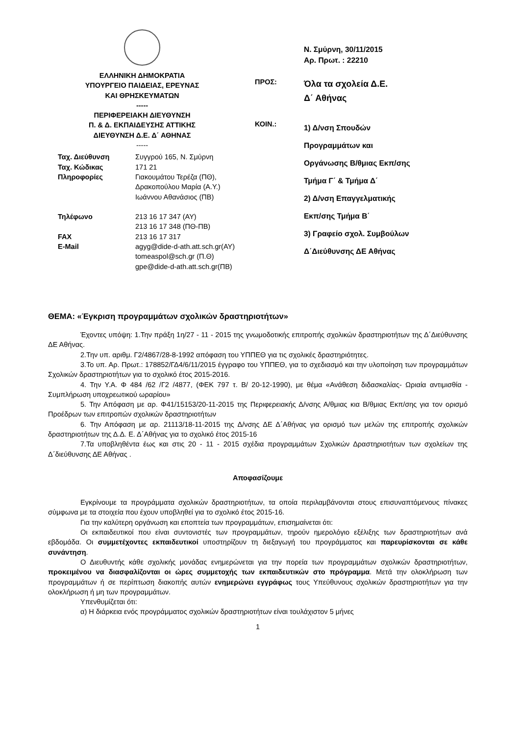ΕΛΛΗΝΙΚΗ ΔΗΜΟΚΡΑΤΙΑ
ΥΠΟΥΡΓΕΙΟ ΠΑΙΔΕΙΑΣ, ΕΡΕΥΝΑΣ
ΚΑΙ ΘΡΗΣΚΕΥΜΑΤΩΝ
-----
ΠΕΡΙΦΕΡΕΙΑΚΗ ΔΙΕΥΘΥΝΣΗ
Π. & Δ. ΕΚΠΑΙΔΕΥΣΗΣ ΑΤΤΙΚΗΣ
ΔΙΕΥΘΥΝΣΗ Δ.Ε. Δ΄ ΑΘΗΝΑΣ
-----
| Ταχ. Διεύθυνση | Συγγρού 165, Ν. Σμύρνη |
| Ταχ. Κώδικας | 171 21 |
| Πληροφορίες | Γιακουμάτου Τερέζα (ΠΘ), Δρακοπούλου Μαρία (Α.Υ.) Ιωάννου Αθανάσιος (ΠΒ) |
| Τηλέφωνο | 213 16 17 347 (ΑΥ) 213 16 17 348 (ΠΘ-ΠΒ) |
| FAX | 213 16 17 317 |
| E-Mail | agyg@dide-d-ath.att.sch.gr(ΑΥ) tomeaspol@sch.gr (Π.Θ) gpe@dide-d-ath.att.sch.gr(ΠΒ) |
Ν. Σμύρνη, 30/11/2015
Αρ. Πρωτ. : 22210
ΠΡΟΣ:
Όλα τα σχολεία Δ.Ε.
Δ΄ Αθήνας
ΚΟΙΝ.:
1) Δ/νση Σπουδών
Προγραμμάτων και
Οργάνωσης Β/θμιας Εκπ/σης
Τμήμα Γ΄ & Τμήμα Δ΄
2) Δ/νση Επαγγελματικής
Εκπ/σης Τμήμα Β΄
3) Γραφείο σχολ. Συμβούλων
Δ΄Διεύθυνσης ΔΕ Αθήνας
ΘΕΜΑ: «Έγκριση προγραμμάτων σχολικών δραστηριοτήτων»
Έχοντες υπόψη: 1.Την πράξη 1η/27 - 11 - 2015 της γνωμοδοτικής επιτροπής σχολικών δραστηριοτήτων της Δ΄Διεύθυνσης ΔΕ Αθήνας.
2.Την υπ. αριθμ. Γ2/4867/28-8-1992 απόφαση του ΥΠΠΕΘ για τις σχολικές δραστηριότητες.
3.Το υπ. Αρ. Πρωτ.: 178852/ΓΔ4/6/11/2015 έγγραφο του ΥΠΠΕΘ, για το σχεδιασμό και την υλοποίηση των προγραμμάτων Σχολικών δραστηριοτήτων για το σχολικό έτος 2015-2016.
4. Την Υ.Α. Φ 484 /62 /Γ2 /4877, (ΦΕΚ 797 τ. Β/ 20-12-1990), με θέμα «Ανάθεση διδασκαλίας- Ωριαία αντιμισθία - Συμπλήρωση υποχρεωτικού ωραρίου»
5. Την Απόφαση με αρ. Φ41/15153/20-11-2015 της Περιφερειακής Δ/νσης Α/θμιας κια Β/θμιας Εκπ/σης για τον ορισμό Προέδρων των επιτροπών σχολικών δραστηριοτήτων
6. Την Απόφαση με αρ. 21113/18-11-2015 της Δ/νσης ΔΕ Δ΄Αθήνας για ορισμό των μελών της επιτροπής σχολικών δραστηριοτήτων της Δ.Δ. Ε. Δ΄Αθήνας για το σχολικό έτος 2015-16
7.Τα υποβληθέντα έως και στις 20 - 11 - 2015 σχέδια προγραμμάτων Σχολικών Δραστηριοτήτων των σχολείων της Δ΄διεύθυνσης ΔΕ Αθήνας .
Αποφασίζουμε
Εγκρίνουμε τα προγράμματα σχολικών δραστηριοτήτων, τα οποία περιλαμβάνονται στους επισυναπτόμενους πίνακες σύμφωνα με τα στοιχεία που έχουν υποβληθεί για το σχολικό έτος 2015-16.
Για την καλύτερη οργάνωση και εποπτεία των προγραμμάτων, επισημαίνεται ότι:
Οι εκπαιδευτικοί που είναι συντονιστές των προγραμμάτων, τηρούν ημερολόγιο εξέλιξης των δραστηριοτήτων ανά εβδομάδα. Οι συμμετέχοντες εκπαιδευτικοί υποστηρίζουν τη διεξαγωγή του προγράμματος και παρευρίσκονται σε κάθε συνάντηση.
Ο Διευθυντής κάθε σχολικής μονάδας ενημερώνεται για την πορεία των προγραμμάτων σχολικών δραστηριοτήτων, προκειμένου να διασφαλίζονται οι ώρες συμμετοχής των εκπαιδευτικών στο πρόγραμμα. Μετά την ολοκλήρωση των προγραμμάτων ή σε περίπτωση διακοπής αυτών ενημερώνει εγγράφως τους Υπεύθυνους σχολικών δραστηριοτήτων για την ολοκλήρωση ή μη των προγραμμάτων.
Υπενθυμίζεται ότι:
α) Η διάρκεια ενός προγράμματος σχολικών δραστηριοτήτων είναι τουλάχιστον 5 μήνες
1